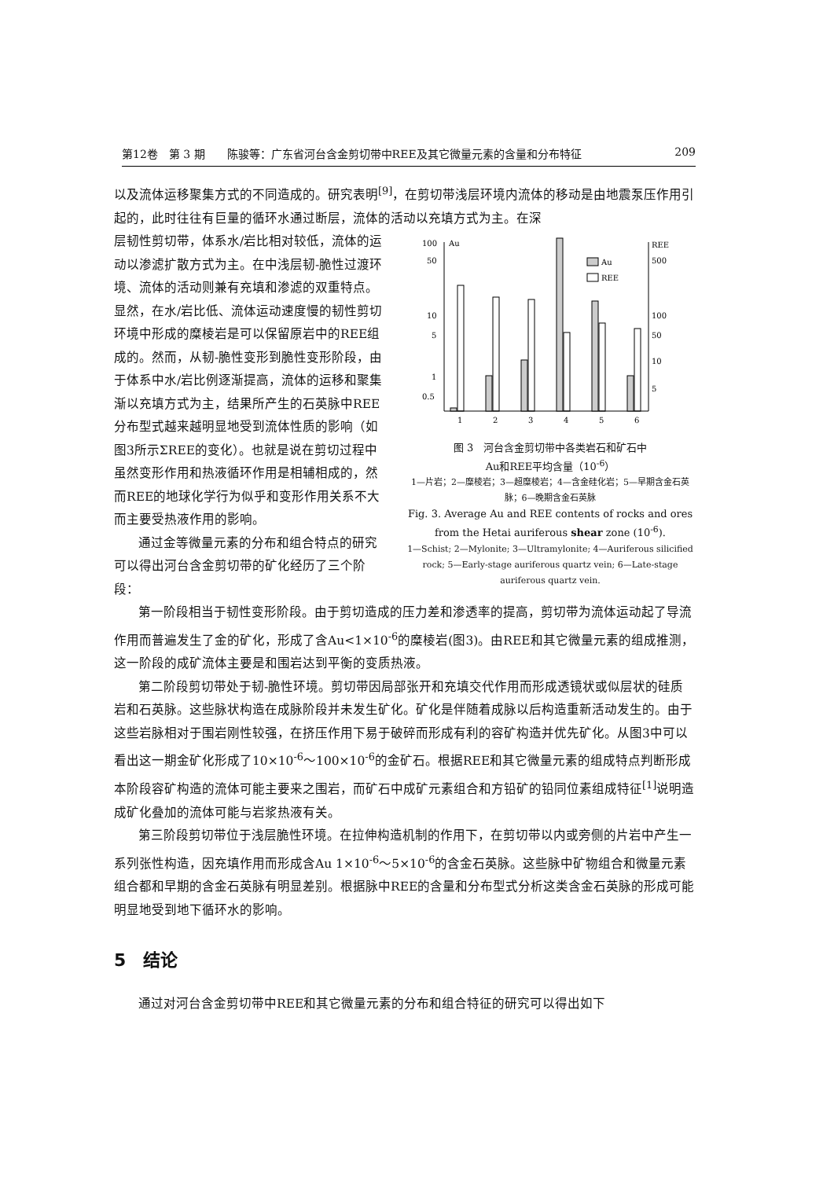第12卷　第 3 期　　陈骏等：广东省河台含金剪切带中REE及其它微量元素的含量和分布特征 209
以及流体运移聚集方式的不同造成的。研究表明<sup>[9]</sup>，在剪切带浅层环境内流体的移动是由地震泵压作用引起的，此时往往有巨量的循环水通过断层，流体的活动以充填方式为主。在深
层韧性剪切带，体系水/岩比相对较低，流体的运动以渗滤扩散方式为主。在中浅层韧-脆性过渡环境、流体的活动则兼有充填和渗滤的双重特点。显然，在水/岩比低、流体运动速度慢的韧性剪切环境中形成的糜棱岩是可以保留原岩中的REE组成的。然而，从韧-脆性变形到脆性变形阶段，由于体系中水/岩比例逐渐提高，流体的运移和聚集渐以充填方式为主，结果所产生的石英脉中REE分布型式越来越明显地受到流体性质的影响（如图3所示ΣREE的变化）。也就是说在剪切过程中虽然变形作用和热液循环作用是相辅相成的，然而REE的地球化学行为似乎和变形作用关系不大而主要受热液作用的影响。
通过金等微量元素的分布和组合特点的研究可以得出河台含金剪切带的矿化经历了三个阶段：
100
Au
50
10
5
1
0.5
REE
500
100
50
10
5
Au
REE
1
2
3
4
5
6
图 3　河台含金剪切带中各类岩石和矿石中
Au和REE平均含量（10<sup>-6</sup>）
1—片岩；2—糜棱岩；3—超糜棱岩；4—含金硅化岩；5—早期含金石英脉；6—晚期含金石英脉
Fig. 3. Average Au and REE contents of rocks and ores from the Hetai auriferous shear zone (10<sup>-6</sup>).
1—Schist; 2—Mylonite; 3—Ultramylonite; 4—Auriferous silicified rock; 5—Early-stage auriferous quartz vein; 6—Late-stage auriferous quartz vein.
第一阶段相当于韧性变形阶段。由于剪切造成的压力差和渗透率的提高，剪切带为流体运动起了导流作用而普遍发生了金的矿化，形成了含Au<1×10<sup>-6</sup>的糜棱岩(图3)。由REE和其它微量元素的组成推测，这一阶段的成矿流体主要是和围岩达到平衡的变质热液。
第二阶段剪切带处于韧-脆性环境。剪切带因局部张开和充填交代作用而形成透镜状或似层状的硅质岩和石英脉。这些脉状构造在成脉阶段并未发生矿化。矿化是伴随着成脉以后构造重新活动发生的。由于这些岩脉相对于围岩刚性较强，在挤压作用下易于破碎而形成有利的容矿构造并优先矿化。从图3中可以看出这一期金矿化形成了10×10<sup>-6</sup>～100×10<sup>-6</sup>的金矿石。根据REE和其它微量元素的组成特点判断形成本阶段容矿构造的流体可能主要来之围岩，而矿石中成矿元素组合和方铅矿的铅同位素组成特征<sup>[1]</sup>说明造成矿化叠加的流体可能与岩浆热液有关。
第三阶段剪切带位于浅层脆性环境。在拉伸构造机制的作用下，在剪切带以内或旁侧的片岩中产生一系列张性构造，因充填作用而形成含Au 1×10<sup>-6</sup>～5×10<sup>-6</sup>的含金石英脉。这些脉中矿物组合和微量元素组合都和早期的含金石英脉有明显差别。根据脉中REE的含量和分布型式分析这类含金石英脉的形成可能明显地受到地下循环水的影响。
5　结论
通过对河台含金剪切带中REE和其它微量元素的分布和组合特征的研究可以得出如下